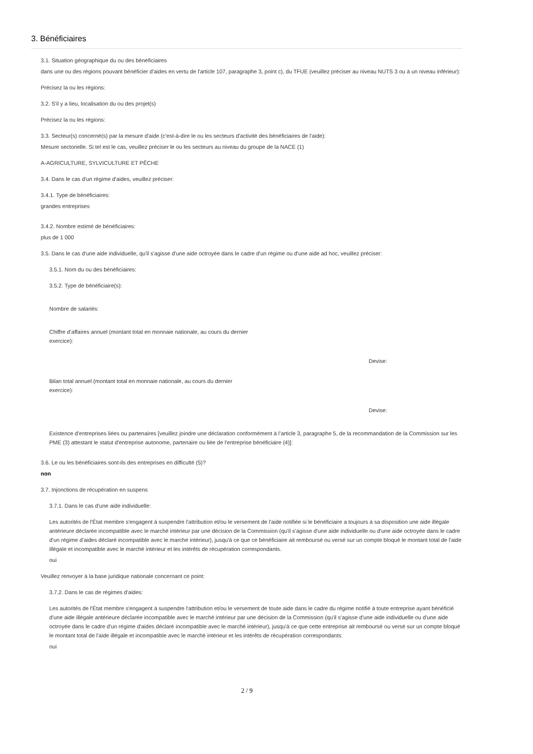3. Bénéficiaires
3.1. Situation géographique du ou des bénéficiaires
dans une ou des régions pouvant bénéficier d'aides en vertu de l'article 107, paragraphe 3, point c), du TFUE (veuillez préciser au niveau NUTS 3 ou à un niveau inférieur):
Précisez la ou les régions:
3.2. S'il y a lieu, localisation du ou des projet(s)
Précisez la ou les régions:
3.3. Secteur(s) concerné(s) par la mesure d'aide (c'est-à-dire le ou les secteurs d'activité des bénéficiaires de l'aide):
Mesure sectorielle. Si tel est le cas, veuillez préciser le ou les secteurs au niveau du groupe de la NACE (1)
A-AGRICULTURE, SYLVICULTURE ET PÊCHE
3.4. Dans le cas d'un régime d'aides, veuillez préciser:
3.4.1. Type de bénéficiaires:
grandes entreprises
3.4.2. Nombre estimé de bénéficiaires:
plus de 1 000
3.5. Dans le cas d'une aide individuelle, qu'il s'agisse d'une aide octroyée dans le cadre d'un régime ou d'une aide ad hoc, veuillez préciser:
3.5.1. Nom du ou des bénéficiaires:
3.5.2. Type de bénéficiaire(s):
Nombre de salariés:
Chiffre d’affaires annuel (montant total en monnaie nationale, au cours du dernier exercice):
Devise:
Bilan total annuel (montant total en monnaie nationale, au cours du dernier exercice):
Devise:
Existence d’entreprises liées ou partenaires [veuillez joindre une déclaration conformément à l’article 3, paragraphe 5, de la recommandation de la Commission sur les PME (3) attestant le statut d'entreprise autonome, partenaire ou liée de l'entreprise bénéficiaire (4)]:
3.6. Le ou les bénéficiaires sont-ils des entreprises en difficulté (5)?
non
3.7. Injonctions de récupération en suspens
3.7.1. Dans le cas d'une aide individuelle:
Les autorités de l'État membre s'engagent à suspendre l'attribution et/ou le versement de l'aide notifiée si le bénéficiaire a toujours à sa disposition une aide illégale antérieure déclarée incompatible avec le marché intérieur par une décision de la Commission (qu'il s'agisse d'une aide individuelle ou d'une aide octroyée dans le cadre d'un régime d'aides déclaré incompatible avec le marché intérieur), jusqu'à ce que ce bénéficiaire ait remboursé ou versé sur un compte bloqué le montant total de l'aide illégale et incompatible avec le marché intérieur et les intérêts de récupération correspondants.
oui
Veuillez renvoyer à la base juridique nationale concernant ce point:
3.7.2. Dans le cas de régimes d'aides:
Les autorités de l'État membre s'engagent à suspendre l'attribution et/ou le versement de toute aide dans le cadre du régime notifié à toute entreprise ayant bénéficié d'une aide illégale antérieure déclarée incompatible avec le marché intérieur par une décision de la Commission (qu'il s'agisse d'une aide individuelle ou d'une aide octroyée dans le cadre d'un régime d'aides déclaré incompatible avec le marché intérieur), jusqu'à ce que cette entreprise ait remboursé ou versé sur un compte bloqué le montant total de l'aide illégale et incompatible avec le marché intérieur et les intérêts de récupération correspondants:
oui
2 / 9